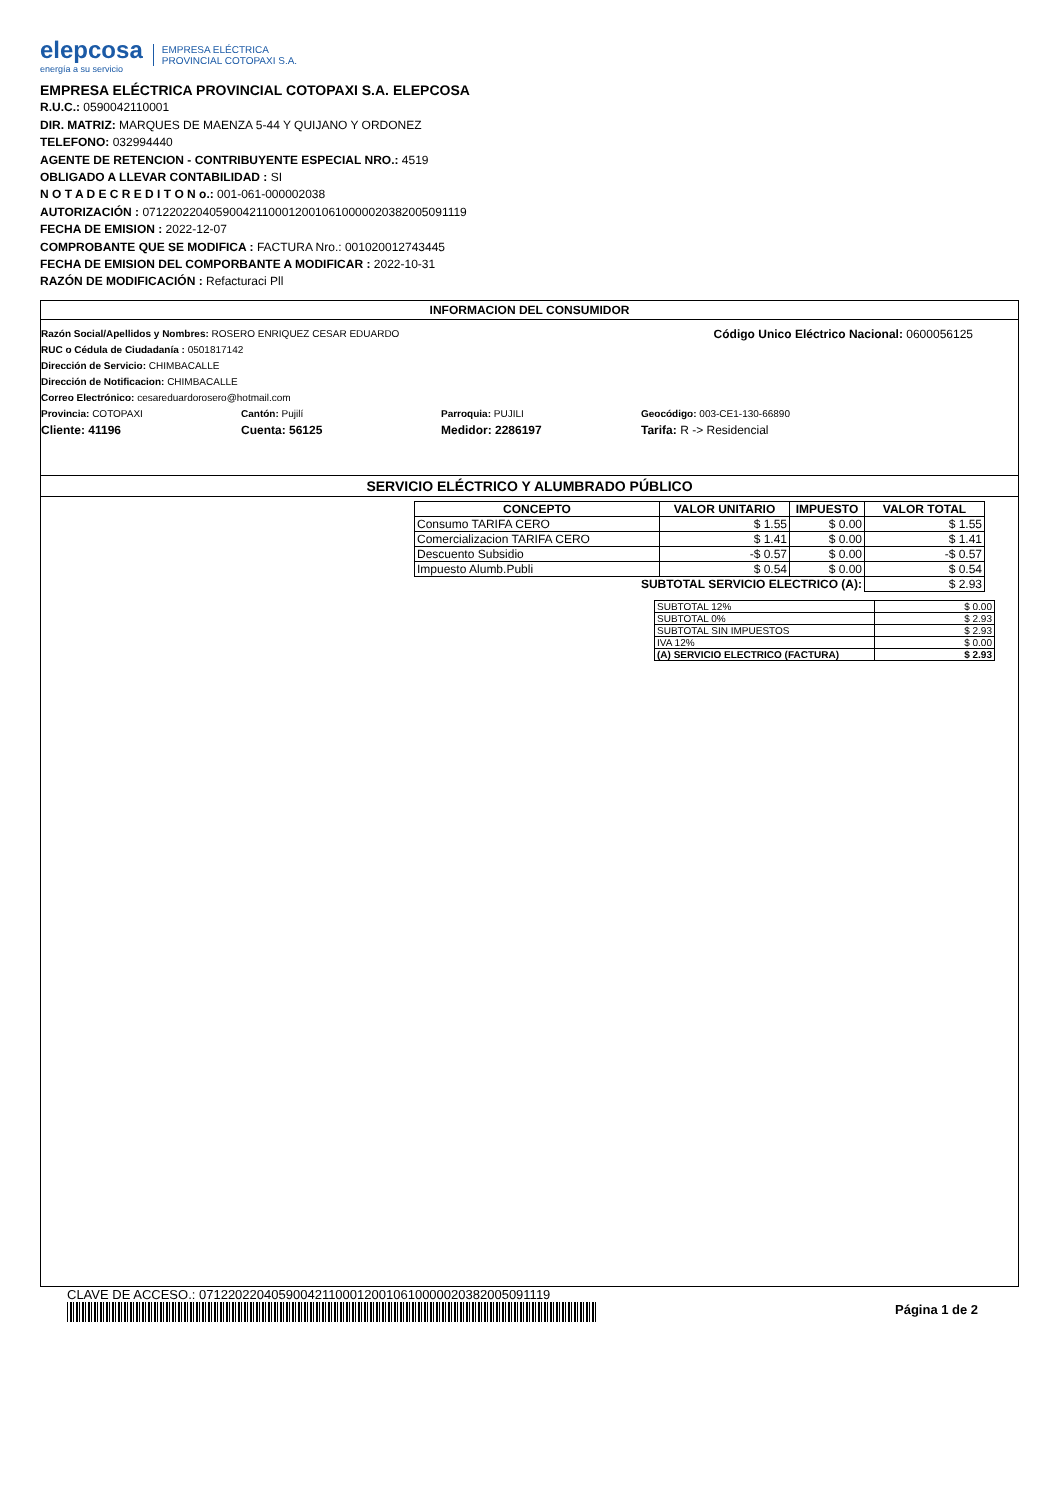elepcosa
energía a su servicio
EMPRESA ELÉCTRICA
PROVINCIAL COTOPAXI S.A.
EMPRESA ELÉCTRICA PROVINCIAL COTOPAXI S.A. ELEPCOSA
R.U.C.: 0590042110001
DIR. MATRIZ: MARQUES DE MAENZA 5-44 Y QUIJANO Y ORDONEZ
TELEFONO: 032994440
AGENTE DE RETENCION - CONTRIBUYENTE ESPECIAL NRO.: 4519
OBLIGADO A LLEVAR CONTABILIDAD : SI
N O T A D E C R E D I T O N o.: 001-061-000002038
AUTORIZACIÓN : 0712202204059004211000120010610000020382005091119
FECHA DE EMISION : 2022-12-07
COMPROBANTE QUE SE MODIFICA : FACTURA Nro.: 001020012743445
FECHA DE EMISION DEL COMPORBANTE A MODIFICAR : 2022-10-31
RAZÓN DE MODIFICACIÓN : Refacturaci Pll
INFORMACION DEL CONSUMIDOR
Razón Social/Apellidos y Nombres: ROSERO ENRIQUEZ CESAR EDUARDO Código Unico Eléctrico Nacional: 0600056125
RUC o Cédula de Ciudadanía : 0501817142
Dirección de Servicio: CHIMBACALLE
Dirección de Notificacion: CHIMBACALLE
Correo Electrónico: cesareduardorosero@hotmail.com
Provincia: COTOPAXI Cantón: Pujilí Parroquia: PUJILI Geocódigo: 003-CE1-130-66890
Cliente: 41196 Cuenta: 56125 Medidor: 2286197 Tarifa: R -> Residencial
SERVICIO ELÉCTRICO Y ALUMBRADO PÚBLICO
| CONCEPTO | VALOR UNITARIO | IMPUESTO | VALOR TOTAL |
| --- | --- | --- | --- |
| Consumo TARIFA CERO | $ 1.55 | $ 0.00 | $ 1.55 |
| Comercializacion TARIFA CERO | $ 1.41 | $ 0.00 | $ 1.41 |
| Descuento Subsidio | -$ 0.57 | $ 0.00 | -$ 0.57 |
| Impuesto Alumb.Publi | $ 0.54 | $ 0.00 | $ 0.54 |
| SUBTOTAL SERVICIO ELECTRICO (A): | | | $ 2.93 |
| SUBTOTAL 12% | $ 0.00 |
| SUBTOTAL 0% | $ 2.93 |
| SUBTOTAL SIN IMPUESTOS | $ 2.93 |
| IVA 12% | $ 0.00 |
| (A) SERVICIO ELECTRICO (FACTURA) | $ 2.93 |
CLAVE DE ACCESO.: 0712202204059004211000120010610000020382005091119
Página 1 de 2